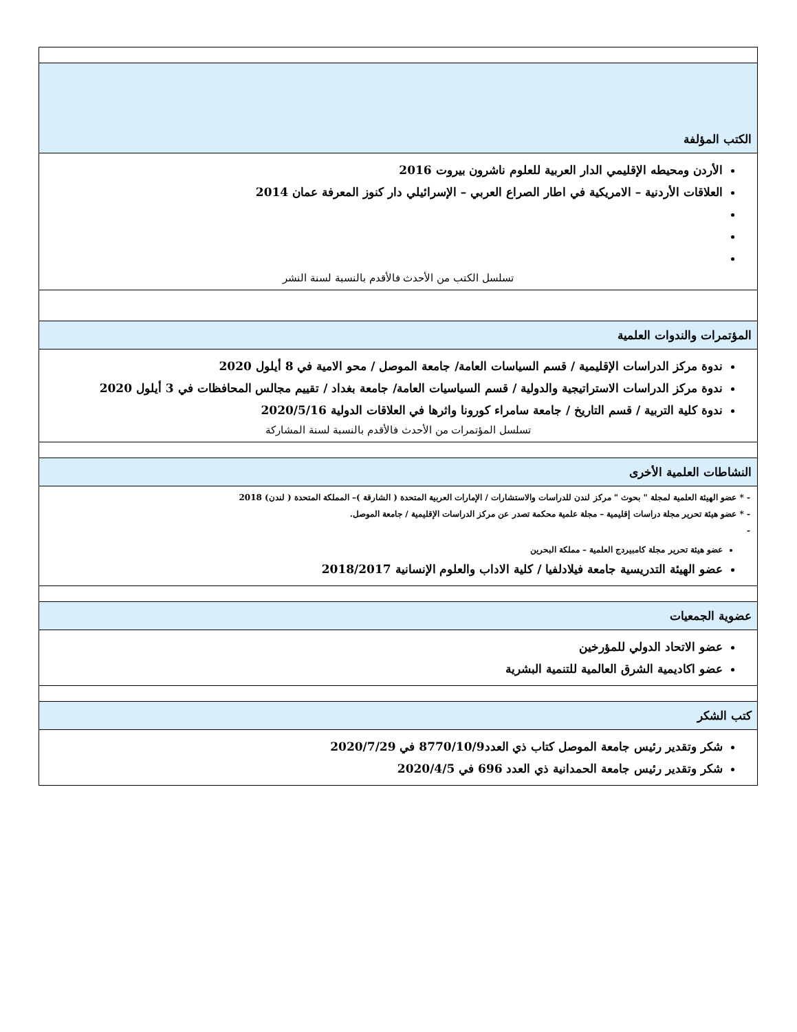| الكتب المؤلفة |
| الأردن ومحيطه الإقليمي الدار العربية للعلوم ناشرون بيروت 2016 العلاقات الأردنية – الامريكية في اطار الصراع العربي – الإسرائيلي دار كنوز المعرفة عمان 2014 تسلسل الكتب من الأحدث فالأقدم بالنسبة لسنة النشر |
| المؤتمرات والندوات العلمية |
| ندوة مركز الدراسات الإقليمية / قسم السياسات العامة/ جامعة الموصل / محو الامية في 8 أيلول 2020 ندوة مركز الدراسات الاستراتيجية والدولية / قسم السياسيات العامة/ جامعة بغداد / تقييم مجالس المحافظات في 3 أيلول 2020 ندوة كلية التربية / قسم التاريخ / جامعة سامراء كورونا واثرها في العلاقات الدولية 2020/5/16 تسلسل المؤتمرات من الأحدث فالأقدم بالنسبة لسنة المشاركة |
| النشاطات العلمية الأخرى |
| - * عضو الهيئة العلمية لمجلة " بحوث " مركز لندن للدراسات والاستشارات / الإمارات العربية المتحدة ( الشارقة )– المملكة المتحدة ( لندن) 2018 - * عضو هيئة تحرير مجلة دراسات إقليمية – مجلة علمية محكمة تصدر عن مركز الدراسات الإقليمية / جامعة الموصل. - عضو هيئة تحرير مجلة كامبيردج العلمية – مملكة البحرين عضو الهيئة التدريسية جامعة فيلادلفيا / كلية الاداب والعلوم الإنسانية 2018/2017 |
| عضوية الجمعيات |
| عضو الاتحاد الدولي للمؤرخين عضو اكاديمية الشرق العالمية للتنمية البشرية |
| كتب الشكر |
| شكر وتقدير رئيس جامعة الموصل كتاب ذي العدد8770/10/9 في 2020/7/29 شكر وتقدير رئيس جامعة الحمدانية ذي العدد 696 في 2020/4/5 |